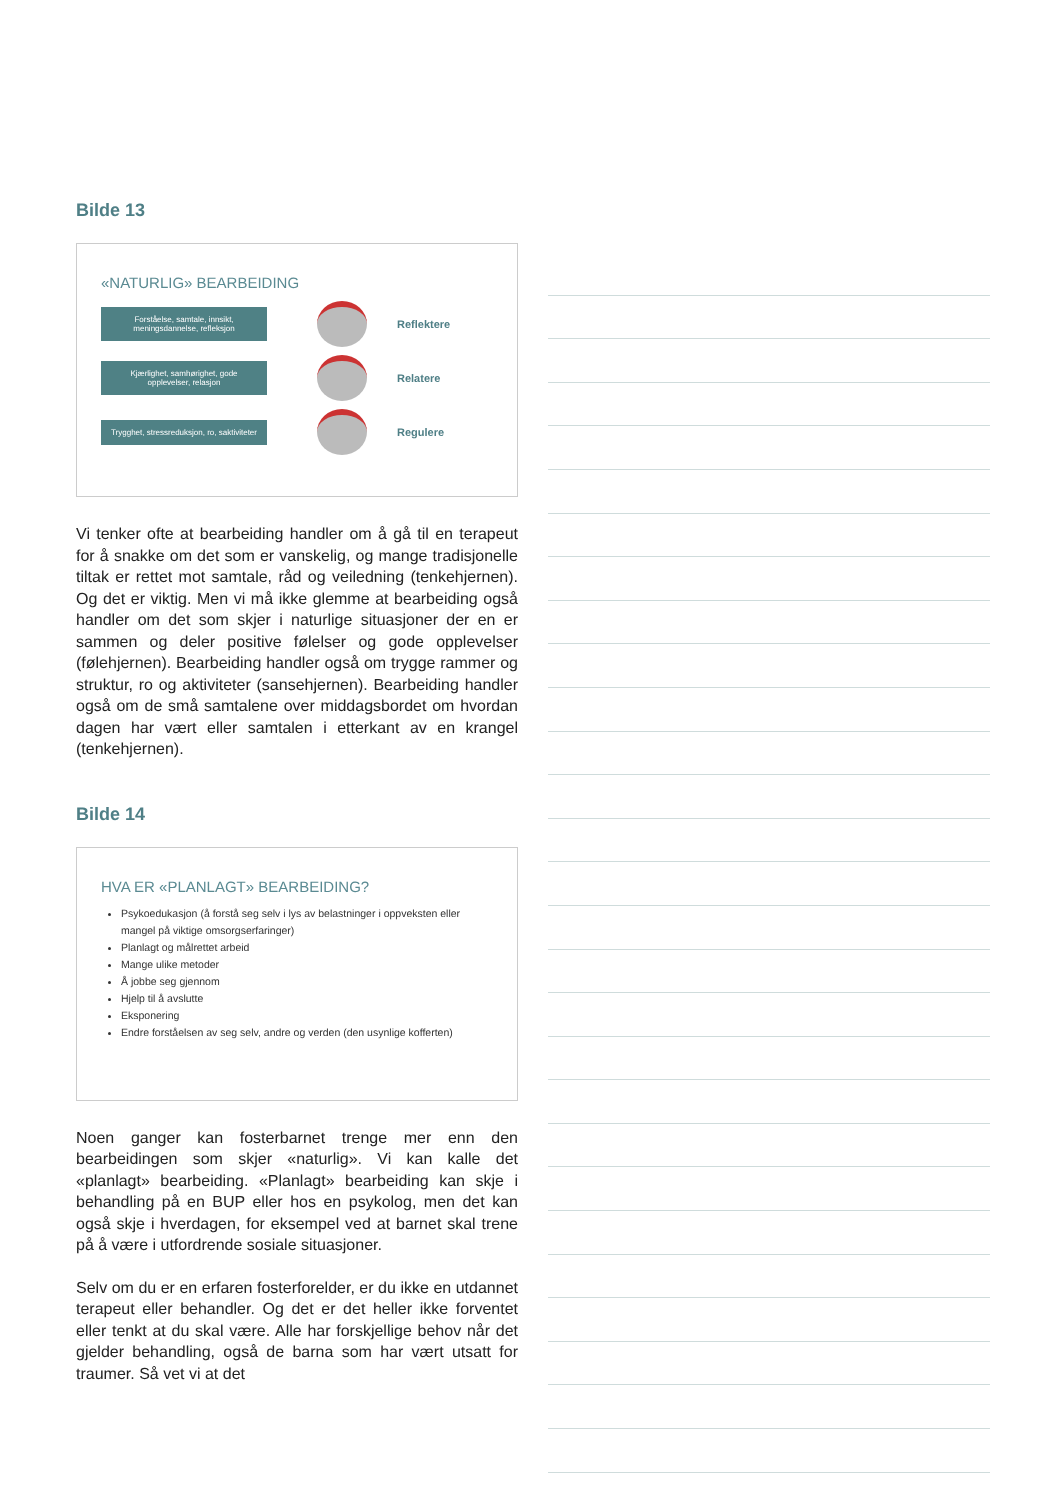Bilde 13
«NATURLIG» BEARBEIDING
Forståelse, samtale, innsikt, meningsdannelse, refleksjon
Reflektere
Kjærlighet, samhørighet, gode opplevelser, relasjon
Relatere
Trygghet, stressreduksjon, ro, saktiviteter
Regulere
Vi tenker ofte at bearbeiding handler om å gå til en terapeut for å snakke om det som er vanskelig, og mange tradisjonelle tiltak er rettet mot samtale, råd og veiledning (tenkehjernen). Og det er viktig. Men vi må ikke glemme at bearbeiding også handler om det som skjer i naturlige situasjoner der en er sammen og deler positive følelser og gode opplevelser (følehjernen). Bearbeiding handler også om trygge rammer og struktur, ro og aktiviteter (sansehjernen). Bearbeiding handler også om de små samtalene over middagsbordet om hvordan dagen har vært eller samtalen i etterkant av en krangel (tenkehjernen).
Bilde 14
HVA ER «PLANLAGT» BEARBEIDING?
Psykoedukasjon (å forstå seg selv i lys av belastninger i oppveksten eller mangel på viktige omsorgserfaringer)
Planlagt og målrettet arbeid
Mange ulike metoder
Å jobbe seg gjennom
Hjelp til å avslutte
Eksponering
Endre forståelsen av seg selv, andre og verden (den usynlige kofferten)
Noen ganger kan fosterbarnet trenge mer enn den bearbeidingen som skjer «naturlig». Vi kan kalle det «planlagt» bearbeiding. «Planlagt» bearbeiding kan skje i behandling på en BUP eller hos en psykolog, men det kan også skje i hverdagen, for eksempel ved at barnet skal trene på å være i utfordrende sosiale situasjoner.
Selv om du er en erfaren fosterforelder, er du ikke en utdannet terapeut eller behandler. Og det er det heller ikke forventet eller tenkt at du skal være. Alle har forskjellige behov når det gjelder behandling, også de barna som har vært utsatt for traumer. Så vet vi at det